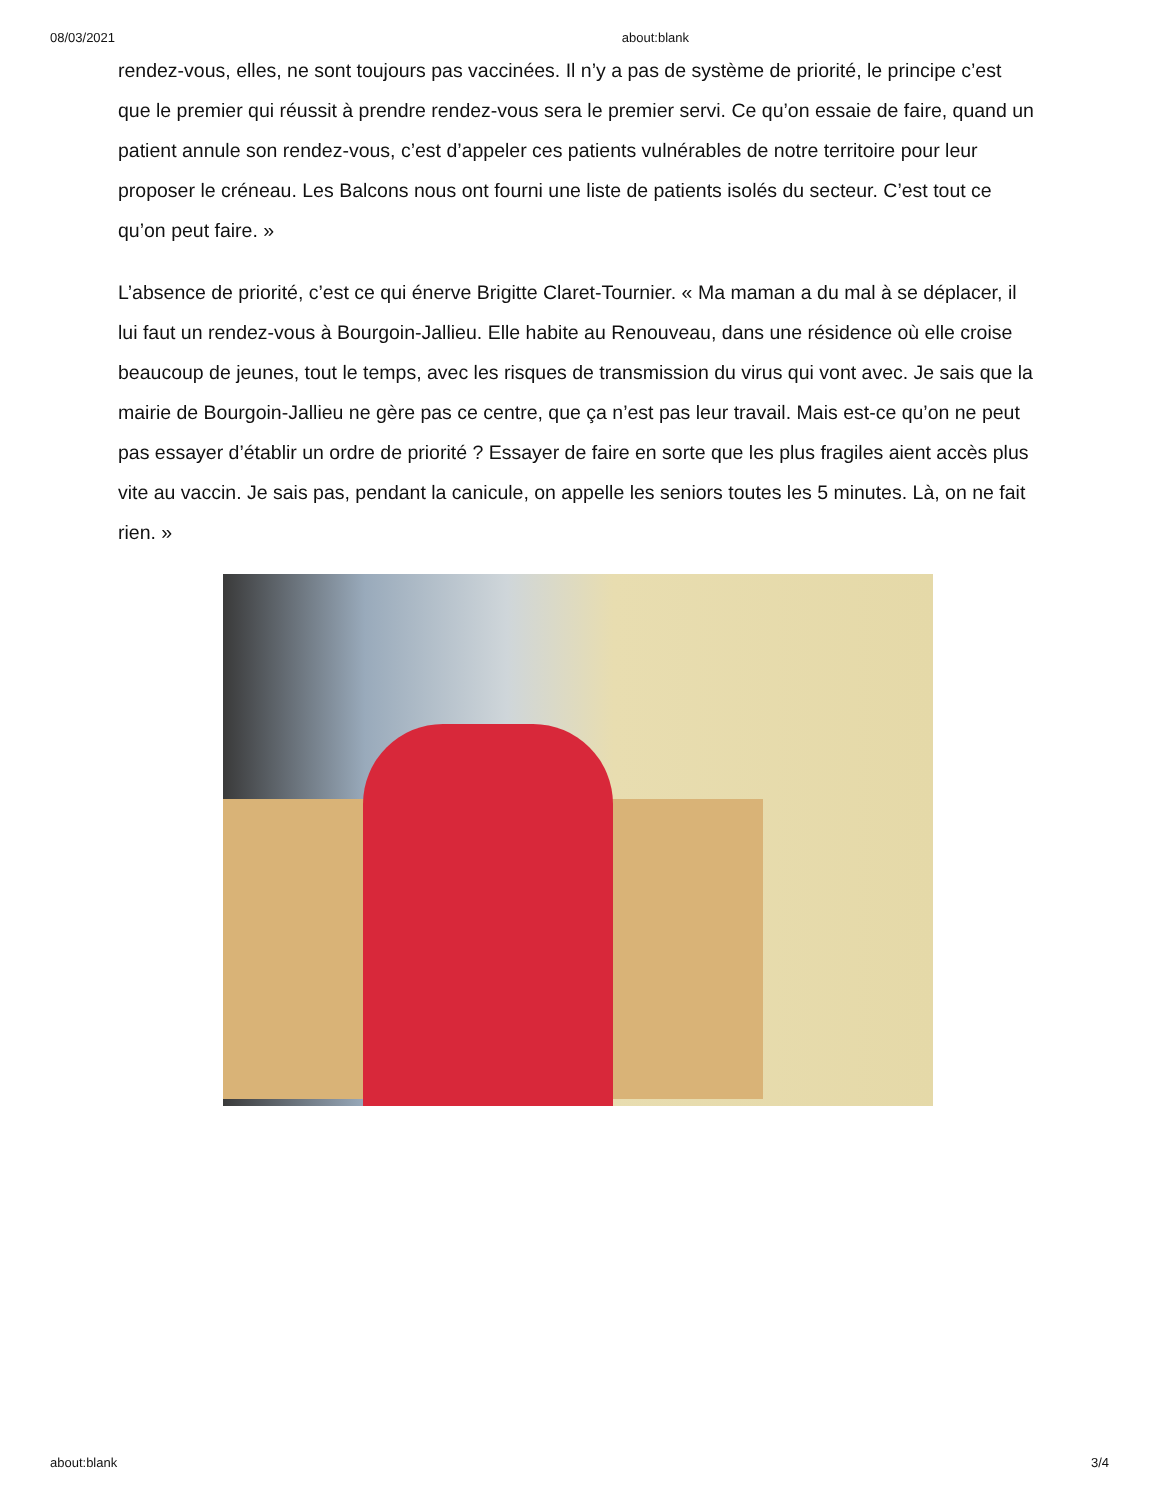08/03/2021 about:blank
rendez-vous, elles, ne sont toujours pas vaccinées. Il n’y a pas de système de priorité, le principe c’est que le premier qui réussit à prendre rendez-vous sera le premier servi. Ce qu’on essaie de faire, quand un patient annule son rendez-vous, c’est d’appeler ces patients vulnérables de notre territoire pour leur proposer le créneau. Les Balcons nous ont fourni une liste de patients isolés du secteur. C’est tout ce qu’on peut faire. »
L’absence de priorité, c’est ce qui énerve Brigitte Claret-Tournier. « Ma maman a du mal à se déplacer, il lui faut un rendez-vous à Bourgoin-Jallieu. Elle habite au Renouveau, dans une résidence où elle croise beaucoup de jeunes, tout le temps, avec les risques de transmission du virus qui vont avec. Je sais que la mairie de Bourgoin-Jallieu ne gère pas ce centre, que ça n’est pas leur travail. Mais est-ce qu’on ne peut pas essayer d’établir un ordre de priorité ? Essayer de faire en sorte que les plus fragiles aient accès plus vite au vaccin. Je sais pas, pendant la canicule, on appelle les seniors toutes les 5 minutes. Là, on ne fait rien. »
about:blank 3/4